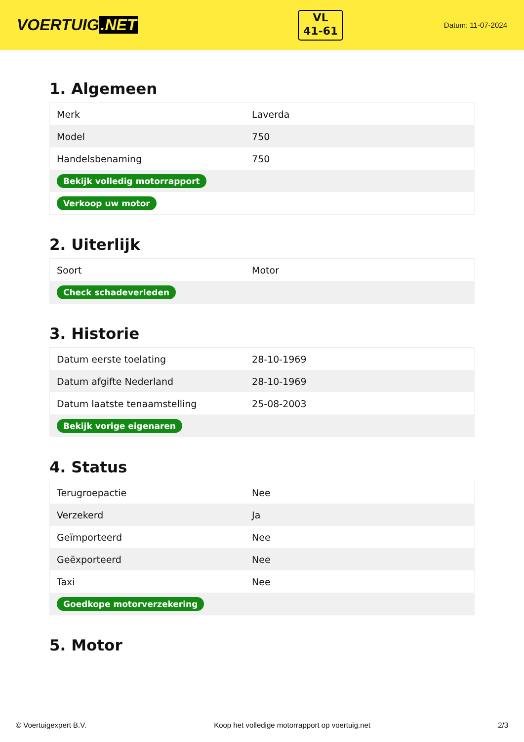VOERTUIG.NET
VL
41-61
Datum: 11-07-2024
1. Algemeen
| Merk | Laverda |
| Model | 750 |
| Handelsbenaming | 750 |
| Bekijk volledig motorrapport | |
| Verkoop uw motor | |
2. Uiterlijk
| Soort | Motor |
| Check schadeverleden | |
3. Historie
| Datum eerste toelating | 28-10-1969 |
| Datum afgifte Nederland | 28-10-1969 |
| Datum laatste tenaamstelling | 25-08-2003 |
| Bekijk vorige eigenaren | |
4. Status
| Terugroepactie | Nee |
| Verzekerd | Ja |
| Geïmporteerd | Nee |
| Geëxporteerd | Nee |
| Taxi | Nee |
| Goedkope motorverzekering | |
5. Motor
© Voertuigexpert B.V. Koop het volledige motorrapport op voertuig.net 2/3